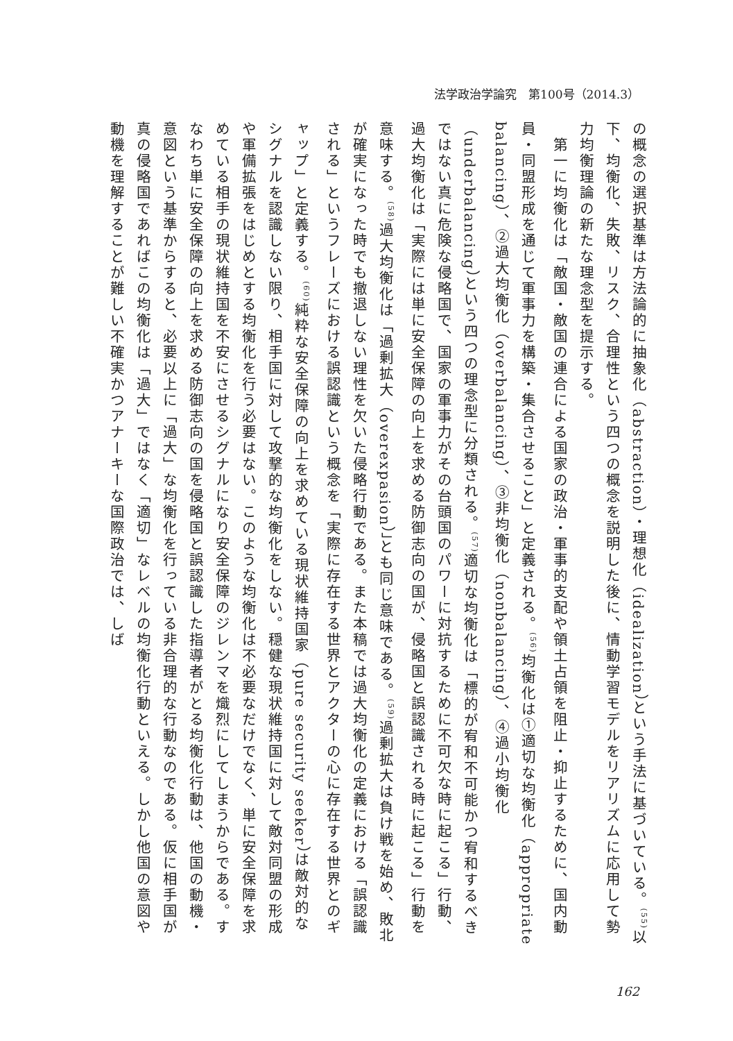法学政治学論究　第100号（2014.3）
の概念の選択基準は方法論的に抽象化（abstraction）・理想化（idealization）という手法に基づいている。<sup>(55)</sup>以下、均衡化、失敗、リスク、合理性という四つの概念を説明した後に、情動学習モデルをリアリズムに応用して勢力均衡理論の新たな理念型を提示する。
　第一に均衡化は「敵国・敵国の連合による国家の政治・軍事的支配や領土占領を阻止・抑止するために、国内動員・同盟形成を通じて軍事力を構築・集合させること」と定義される。<sup>(56)</sup>均衡化は①適切な均衡化（appropriate balancing）、②過大均衡化（overbalancing）、③非均衡化（nonbalancing）、④過小均衡化（underbalancing）という四つの理念型に分類される。<sup>(57)</sup>適切な均衡化は「標的が宥和不可能かつ宥和するべきではない真に危険な侵略国で、国家の軍事力がその台頭国のパワーに対抗するために不可欠な時に起こる」行動、過大均衡化は「実際には単に安全保障の向上を求める防御志向の国が、侵略国と誤認識される時に起こる」行動を意味する。<sup>(58)</sup>過大均衡化は「過剰拡大（overexpasion）」とも同じ意味である。<sup>(59)</sup>過剰拡大は負け戦を始め、敗北が確実になった時でも撤退しない理性を欠いた侵略行動である。また本稿では過大均衡化の定義における「誤認識される」というフレーズにおける誤認識という概念を「実際に存在する世界とアクターの心に存在する世界とのギャップ」と定義する。<sup>(60)</sup>純粋な安全保障の向上を求めている現状維持国家（pure security seeker）は敵対的なシグナルを認識しない限り、相手国に対して攻撃的な均衡化をしない。穏健な現状維持国に対して敵対同盟の形成や軍備拡張をはじめとする均衡化を行う必要はない。このような均衡化は不必要なだけでなく、単に安全保障を求めている相手の現状維持国を不安にさせるシグナルになり安全保障のジレンマを熾烈にしてしまうからである。すなわち単に安全保障の向上を求める防御志向の国を侵略国と誤認識した指導者がとる均衡化行動は、他国の動機・意図という基準からすると、必要以上に「過大」な均衡化を行っている非合理的な行動なのである。仮に相手国が真の侵略国であればこの均衡化は「過大」ではなく「適切」なレベルの均衡化行動といえる。しかし他国の意図や動機を理解することが難しい不確実かつアナーキーな国際政治では、しば
162